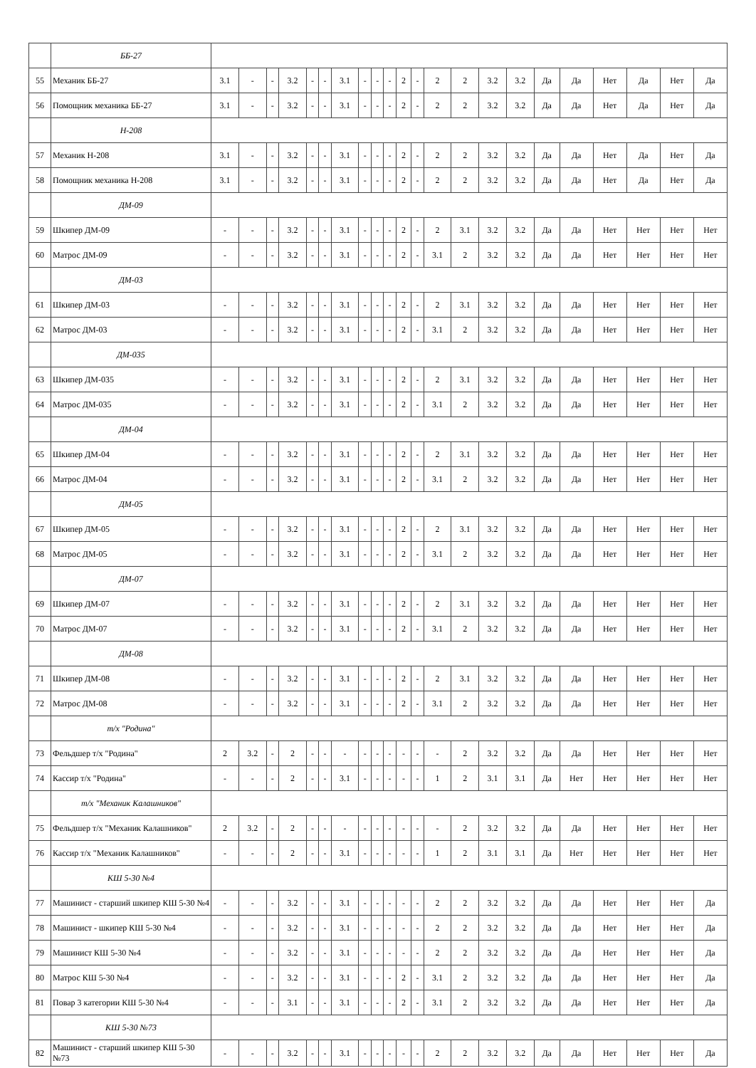| | ББ-27 | | | | | | | | | | | | | | | | | | | | | | |
| 55 | Механик ББ-27 | 3.1 | - | - | 3.2 | - | - | 3.1 | - | - | - | 2 | - | 2 | 2 | 3.2 | 3.2 | Да | Да | Нет | Да | Нет | Да |
| 56 | Помощник механика ББ-27 | 3.1 | - | - | 3.2 | - | - | 3.1 | - | - | - | 2 | - | 2 | 2 | 3.2 | 3.2 | Да | Да | Нет | Да | Нет | Да |
| | Н-208 | | | | | | | | | | | | | | | | | | | | | | |
| 57 | Механик Н-208 | 3.1 | - | - | 3.2 | - | - | 3.1 | - | - | - | 2 | - | 2 | 2 | 3.2 | 3.2 | Да | Да | Нет | Да | Нет | Да |
| 58 | Помощник механика Н-208 | 3.1 | - | - | 3.2 | - | - | 3.1 | - | - | - | 2 | - | 2 | 2 | 3.2 | 3.2 | Да | Да | Нет | Да | Нет | Да |
| | ДМ-09 | | | | | | | | | | | | | | | | | | | | | | |
| 59 | Шкипер ДМ-09 | - | - | - | 3.2 | - | - | 3.1 | - | - | - | 2 | - | 2 | 3.1 | 3.2 | 3.2 | Да | Да | Нет | Нет | Нет | Нет |
| 60 | Матрос ДМ-09 | - | - | - | 3.2 | - | - | 3.1 | - | - | - | 2 | - | 3.1 | 2 | 3.2 | 3.2 | Да | Да | Нет | Нет | Нет | Нет |
| | ДМ-03 | | | | | | | | | | | | | | | | | | | | | | |
| 61 | Шкипер ДМ-03 | - | - | - | 3.2 | - | - | 3.1 | - | - | - | 2 | - | 2 | 3.1 | 3.2 | 3.2 | Да | Да | Нет | Нет | Нет | Нет |
| 62 | Матрос ДМ-03 | - | - | - | 3.2 | - | - | 3.1 | - | - | - | 2 | - | 3.1 | 2 | 3.2 | 3.2 | Да | Да | Нет | Нет | Нет | Нет |
| | ДМ-035 | | | | | | | | | | | | | | | | | | | | | | |
| 63 | Шкипер ДМ-035 | - | - | - | 3.2 | - | - | 3.1 | - | - | - | 2 | - | 2 | 3.1 | 3.2 | 3.2 | Да | Да | Нет | Нет | Нет | Нет |
| 64 | Матрос ДМ-035 | - | - | - | 3.2 | - | - | 3.1 | - | - | - | 2 | - | 3.1 | 2 | 3.2 | 3.2 | Да | Да | Нет | Нет | Нет | Нет |
| | ДМ-04 | | | | | | | | | | | | | | | | | | | | | | |
| 65 | Шкипер ДМ-04 | - | - | - | 3.2 | - | - | 3.1 | - | - | - | 2 | - | 2 | 3.1 | 3.2 | 3.2 | Да | Да | Нет | Нет | Нет | Нет |
| 66 | Матрос ДМ-04 | - | - | - | 3.2 | - | - | 3.1 | - | - | - | 2 | - | 3.1 | 2 | 3.2 | 3.2 | Да | Да | Нет | Нет | Нет | Нет |
| | ДМ-05 | | | | | | | | | | | | | | | | | | | | | | |
| 67 | Шкипер ДМ-05 | - | - | - | 3.2 | - | - | 3.1 | - | - | - | 2 | - | 2 | 3.1 | 3.2 | 3.2 | Да | Да | Нет | Нет | Нет | Нет |
| 68 | Матрос ДМ-05 | - | - | - | 3.2 | - | - | 3.1 | - | - | - | 2 | - | 3.1 | 2 | 3.2 | 3.2 | Да | Да | Нет | Нет | Нет | Нет |
| | ДМ-07 | | | | | | | | | | | | | | | | | | | | | | |
| 69 | Шкипер ДМ-07 | - | - | - | 3.2 | - | - | 3.1 | - | - | - | 2 | - | 2 | 3.1 | 3.2 | 3.2 | Да | Да | Нет | Нет | Нет | Нет |
| 70 | Матрос ДМ-07 | - | - | - | 3.2 | - | - | 3.1 | - | - | - | 2 | - | 3.1 | 2 | 3.2 | 3.2 | Да | Да | Нет | Нет | Нет | Нет |
| | ДМ-08 | | | | | | | | | | | | | | | | | | | | | | |
| 71 | Шкипер ДМ-08 | - | - | - | 3.2 | - | - | 3.1 | - | - | - | 2 | - | 2 | 3.1 | 3.2 | 3.2 | Да | Да | Нет | Нет | Нет | Нет |
| 72 | Матрос ДМ-08 | - | - | - | 3.2 | - | - | 3.1 | - | - | - | 2 | - | 3.1 | 2 | 3.2 | 3.2 | Да | Да | Нет | Нет | Нет | Нет |
| | т/х "Родина" | | | | | | | | | | | | | | | | | | | | | | |
| 73 | Фельдшер т/х "Родина" | 2 | 3.2 | - | 2 | - | - | - | - | - | - | - | - | - | 2 | 3.2 | 3.2 | Да | Да | Нет | Нет | Нет | Нет |
| 74 | Кассир т/х "Родина" | - | - | - | 2 | - | - | 3.1 | - | - | - | - | - | 1 | 2 | 3.1 | 3.1 | Да | Нет | Нет | Нет | Нет | Нет |
| | т/х "Механик Калашников" | | | | | | | | | | | | | | | | | | | | | | |
| 75 | Фельдшер т/х "Механик Калашников" | 2 | 3.2 | - | 2 | - | - | - | - | - | - | - | - | - | 2 | 3.2 | 3.2 | Да | Да | Нет | Нет | Нет | Нет |
| 76 | Кассир т/х "Механик Калашников" | - | - | - | 2 | - | - | 3.1 | - | - | - | - | - | 1 | 2 | 3.1 | 3.1 | Да | Нет | Нет | Нет | Нет | Нет |
| | КШ 5-30 №4 | | | | | | | | | | | | | | | | | | | | | | |
| 77 | Машинист - старший шкипер КШ 5-30 №4 | - | - | - | 3.2 | - | - | 3.1 | - | - | - | - | - | 2 | 2 | 3.2 | 3.2 | Да | Да | Нет | Нет | Нет | Да |
| 78 | Машинист - шкипер КШ 5-30 №4 | - | - | - | 3.2 | - | - | 3.1 | - | - | - | - | - | 2 | 2 | 3.2 | 3.2 | Да | Да | Нет | Нет | Нет | Да |
| 79 | Машинист КШ 5-30 №4 | - | - | - | 3.2 | - | - | 3.1 | - | - | - | - | - | 2 | 2 | 3.2 | 3.2 | Да | Да | Нет | Нет | Нет | Да |
| 80 | Матрос КШ 5-30 №4 | - | - | - | 3.2 | - | - | 3.1 | - | - | - | 2 | - | 3.1 | 2 | 3.2 | 3.2 | Да | Да | Нет | Нет | Нет | Да |
| 81 | Повар 3 категории КШ 5-30 №4 | - | - | - | 3.1 | - | - | 3.1 | - | - | - | 2 | - | 3.1 | 2 | 3.2 | 3.2 | Да | Да | Нет | Нет | Нет | Да |
| | КШ 5-30 №73 | | | | | | | | | | | | | | | | | | | | | | |
| 82 | Машинист - старший шкипер КШ 5-30 №73 | - | - | - | 3.2 | - | - | 3.1 | - | - | - | - | - | 2 | 2 | 3.2 | 3.2 | Да | Да | Нет | Нет | Нет | Да |